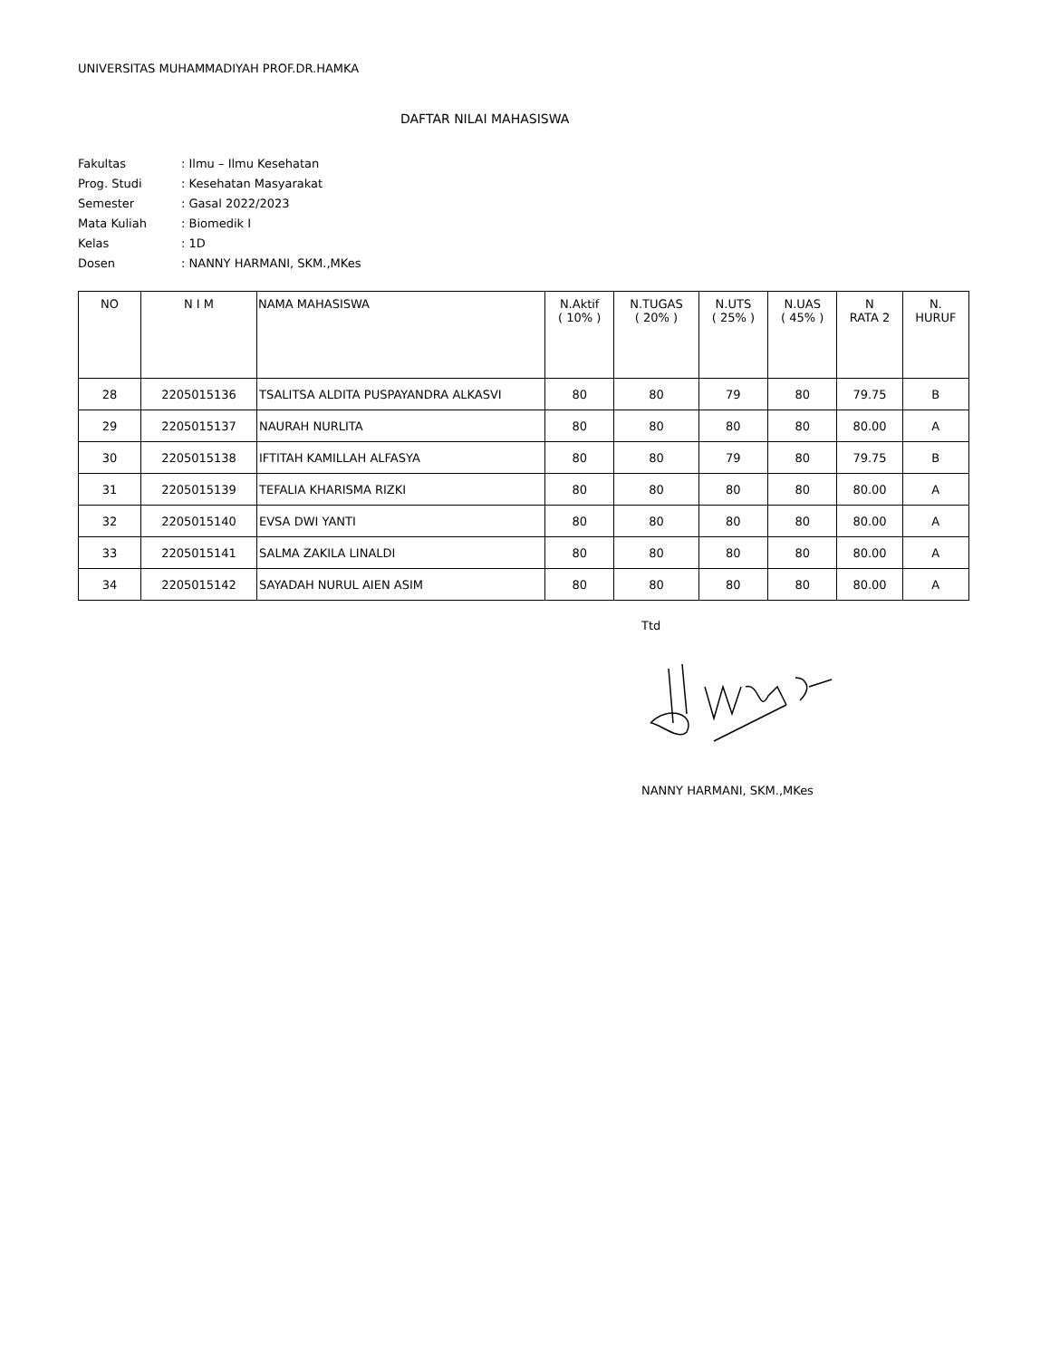UNIVERSITAS MUHAMMADIYAH PROF.DR.HAMKA
DAFTAR NILAI MAHASISWA
| Fakultas | : Ilmu – Ilmu Kesehatan |
| Prog. Studi | : Kesehatan Masyarakat |
| Semester | : Gasal 2022/2023 |
| Mata Kuliah | : Biomedik I |
| Kelas | : 1D |
| Dosen | : NANNY HARMANI, SKM.,MKes |
| NO | N I M | NAMA MAHASISWA | N.Aktif ( 10% ) | N.TUGAS ( 20% ) | N.UTS ( 25% ) | N.UAS ( 45% ) | N RATA 2 | N. HURUF |
| --- | --- | --- | --- | --- | --- | --- | --- | --- |
| 28 | 2205015136 | TSALITSA ALDITA PUSPAYANDRA ALKASVI | 80 | 80 | 79 | 80 | 79.75 | B |
| 29 | 2205015137 | NAURAH NURLITA | 80 | 80 | 80 | 80 | 80.00 | A |
| 30 | 2205015138 | IFTITAH KAMILLAH ALFASYA | 80 | 80 | 79 | 80 | 79.75 | B |
| 31 | 2205015139 | TEFALIA KHARISMA RIZKI | 80 | 80 | 80 | 80 | 80.00 | A |
| 32 | 2205015140 | EVSA DWI YANTI | 80 | 80 | 80 | 80 | 80.00 | A |
| 33 | 2205015141 | SALMA ZAKILA LINALDI | 80 | 80 | 80 | 80 | 80.00 | A |
| 34 | 2205015142 | SAYADAH NURUL AIEN ASIM | 80 | 80 | 80 | 80 | 80.00 | A |
Ttd
NANNY HARMANI, SKM.,MKes